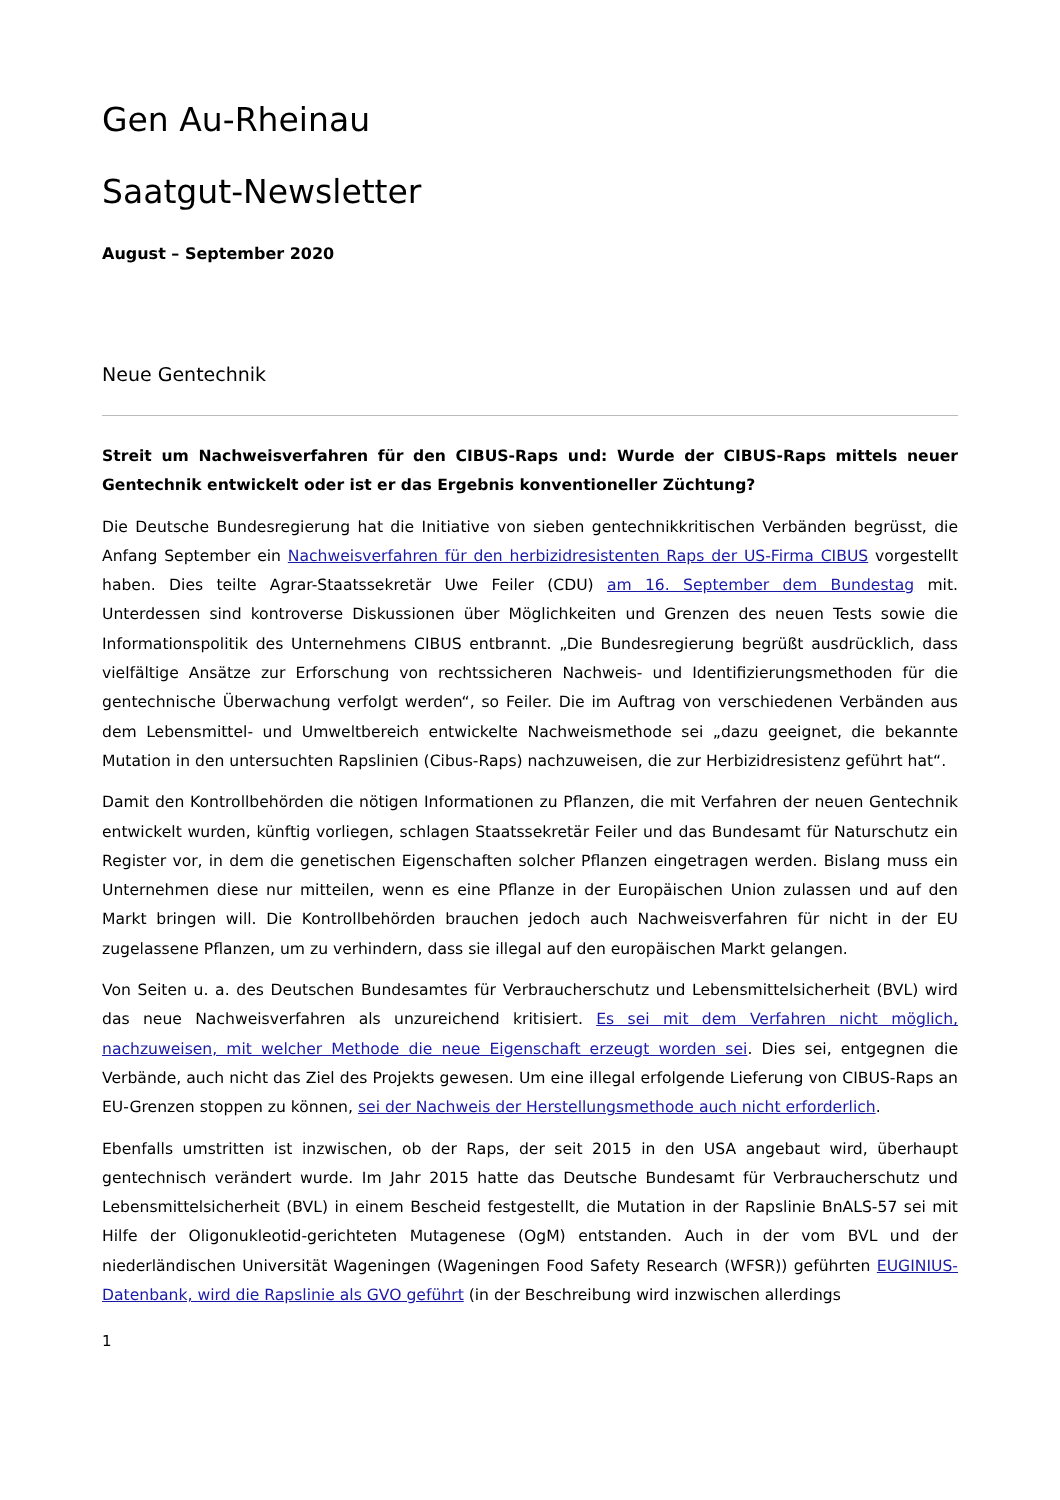Gen Au-Rheinau
Saatgut-Newsletter
August – September 2020
Neue Gentechnik
Streit um Nachweisverfahren für den CIBUS-Raps und: Wurde der CIBUS-Raps mittels neuer Gentechnik entwickelt oder ist er das Ergebnis konventioneller Züchtung?
Die Deutsche Bundesregierung hat die Initiative von sieben gentechnikkritischen Verbänden begrüsst, die Anfang September ein Nachweisverfahren für den herbizidresistenten Raps der US-Firma CIBUS vorgestellt haben. Dies teilte Agrar-Staatssekretär Uwe Feiler (CDU) am 16. September dem Bundestag mit. Unterdessen sind kontroverse Diskussionen über Möglichkeiten und Grenzen des neuen Tests sowie die Informationspolitik des Unternehmens CIBUS entbrannt. „Die Bundesregierung begrüßt ausdrücklich, dass vielfältige Ansätze zur Erforschung von rechtssicheren Nachweis- und Identifizierungsmethoden für die gentechnische Überwachung verfolgt werden“, so Feiler. Die im Auftrag von verschiedenen Verbänden aus dem Lebensmittel- und Umweltbereich entwickelte Nachweismethode sei „dazu geeignet, die bekannte Mutation in den untersuchten Rapslinien (Cibus-Raps) nachzuweisen, die zur Herbizidresistenz geführt hat“.
Damit den Kontrollbehörden die nötigen Informationen zu Pflanzen, die mit Verfahren der neuen Gentechnik entwickelt wurden, künftig vorliegen, schlagen Staatssekretär Feiler und das Bundesamt für Naturschutz ein Register vor, in dem die genetischen Eigenschaften solcher Pflanzen eingetragen werden. Bislang muss ein Unternehmen diese nur mitteilen, wenn es eine Pflanze in der Europäischen Union zulassen und auf den Markt bringen will. Die Kontrollbehörden brauchen jedoch auch Nachweisverfahren für nicht in der EU zugelassene Pflanzen, um zu verhindern, dass sie illegal auf den europäischen Markt gelangen.
Von Seiten u. a. des Deutschen Bundesamtes für Verbraucherschutz und Lebensmittelsicherheit (BVL) wird das neue Nachweisverfahren als unzureichend kritisiert. Es sei mit dem Verfahren nicht möglich, nachzuweisen, mit welcher Methode die neue Eigenschaft erzeugt worden sei. Dies sei, entgegnen die Verbände, auch nicht das Ziel des Projekts gewesen. Um eine illegal erfolgende Lieferung von CIBUS-Raps an EU-Grenzen stoppen zu können, sei der Nachweis der Herstellungsmethode auch nicht erforderlich.
Ebenfalls umstritten ist inzwischen, ob der Raps, der seit 2015 in den USA angebaut wird, überhaupt gentechnisch verändert wurde. Im Jahr 2015 hatte das Deutsche Bundesamt für Verbraucherschutz und Lebensmittelsicherheit (BVL) in einem Bescheid festgestellt, die Mutation in der Rapslinie BnALS-57 sei mit Hilfe der Oligonukleotid-gerichteten Mutagenese (OgM) entstanden. Auch in der vom BVL und der niederländischen Universität Wageningen (Wageningen Food Safety Research (WFSR)) geführten EUGINIUS-Datenbank, wird die Rapslinie als GVO geführt (in der Beschreibung wird inzwischen allerdings
1